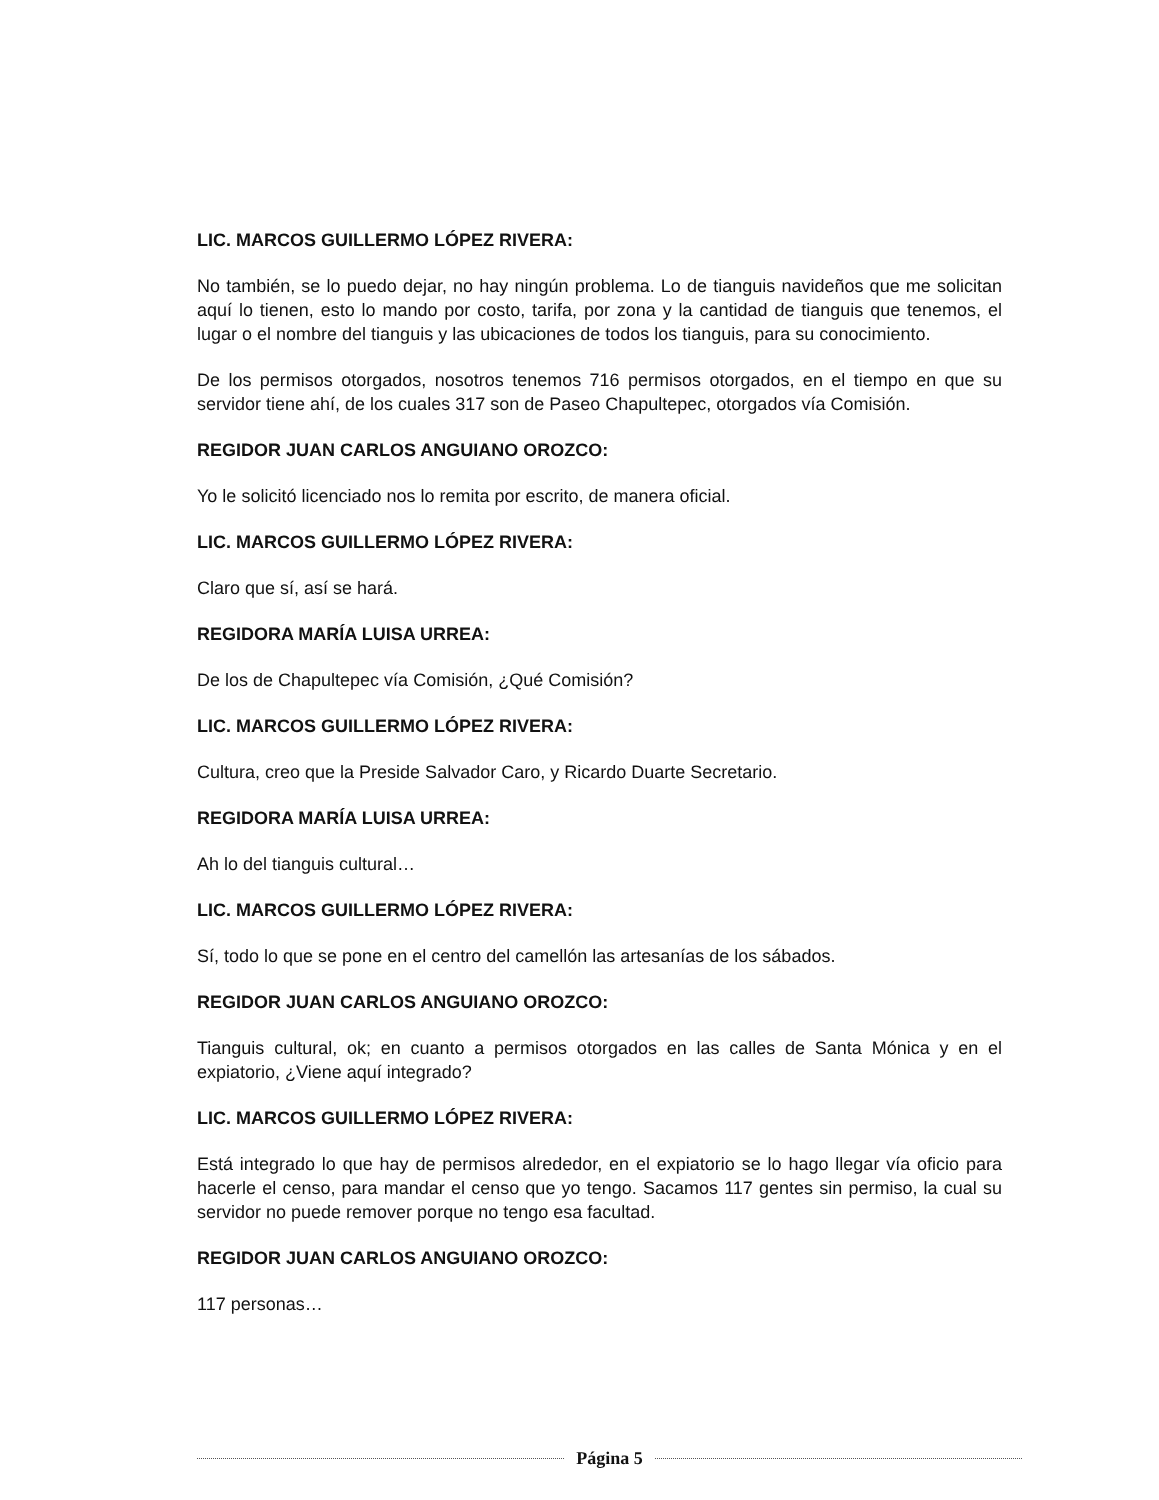LIC. MARCOS GUILLERMO LÓPEZ RIVERA:
No también, se lo puedo dejar, no hay ningún problema. Lo de tianguis navideños que me solicitan aquí lo tienen, esto lo mando por costo, tarifa, por zona y la cantidad de tianguis que tenemos, el lugar o el nombre del tianguis y las ubicaciones de todos los tianguis, para su conocimiento.
De los permisos otorgados, nosotros tenemos 716 permisos otorgados, en el tiempo en que su servidor tiene ahí, de los cuales 317 son de Paseo Chapultepec, otorgados vía Comisión.
REGIDOR JUAN CARLOS ANGUIANO OROZCO:
Yo le solicitó licenciado nos lo remita por escrito, de manera oficial.
LIC. MARCOS GUILLERMO LÓPEZ RIVERA:
Claro que sí, así se hará.
REGIDORA MARÍA LUISA URREA:
De los de Chapultepec vía Comisión, ¿Qué Comisión?
LIC. MARCOS GUILLERMO LÓPEZ RIVERA:
Cultura, creo que la Preside Salvador Caro, y Ricardo Duarte Secretario.
REGIDORA MARÍA LUISA URREA:
Ah lo del tianguis cultural…
LIC. MARCOS GUILLERMO LÓPEZ RIVERA:
Sí, todo lo que se pone en el centro del camellón las artesanías de los sábados.
REGIDOR JUAN CARLOS ANGUIANO OROZCO:
Tianguis cultural, ok; en cuanto a permisos otorgados en las calles de Santa Mónica y en el expiatorio, ¿Viene aquí integrado?
LIC. MARCOS GUILLERMO LÓPEZ RIVERA:
Está integrado lo que hay de permisos alrededor, en el expiatorio se lo hago llegar vía oficio para hacerle el censo, para mandar el censo que yo tengo. Sacamos 117 gentes sin permiso, la cual su servidor no puede remover porque no tengo esa facultad.
REGIDOR JUAN CARLOS ANGUIANO OROZCO:
117 personas…
Página 5